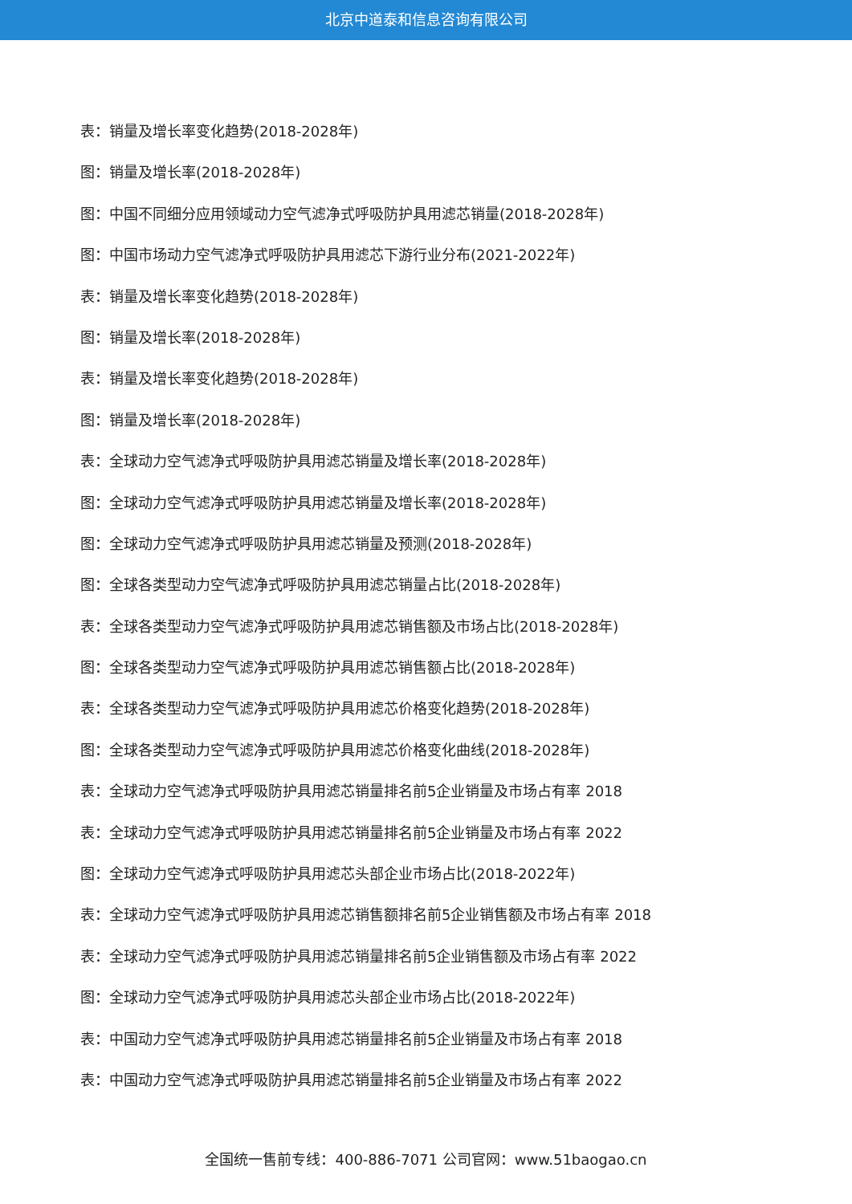北京中道泰和信息咨询有限公司
表：销量及增长率变化趋势(2018-2028年)
图：销量及增长率(2018-2028年)
图：中国不同细分应用领域动力空气滤净式呼吸防护具用滤芯销量(2018-2028年)
图：中国市场动力空气滤净式呼吸防护具用滤芯下游行业分布(2021-2022年)
表：销量及增长率变化趋势(2018-2028年)
图：销量及增长率(2018-2028年)
表：销量及增长率变化趋势(2018-2028年)
图：销量及增长率(2018-2028年)
表：全球动力空气滤净式呼吸防护具用滤芯销量及增长率(2018-2028年)
图：全球动力空气滤净式呼吸防护具用滤芯销量及增长率(2018-2028年)
图：全球动力空气滤净式呼吸防护具用滤芯销量及预测(2018-2028年)
图：全球各类型动力空气滤净式呼吸防护具用滤芯销量占比(2018-2028年)
表：全球各类型动力空气滤净式呼吸防护具用滤芯销售额及市场占比(2018-2028年)
图：全球各类型动力空气滤净式呼吸防护具用滤芯销售额占比(2018-2028年)
表：全球各类型动力空气滤净式呼吸防护具用滤芯价格变化趋势(2018-2028年)
图：全球各类型动力空气滤净式呼吸防护具用滤芯价格变化曲线(2018-2028年)
表：全球动力空气滤净式呼吸防护具用滤芯销量排名前5企业销量及市场占有率 2018
表：全球动力空气滤净式呼吸防护具用滤芯销量排名前5企业销量及市场占有率 2022
图：全球动力空气滤净式呼吸防护具用滤芯头部企业市场占比(2018-2022年)
表：全球动力空气滤净式呼吸防护具用滤芯销售额排名前5企业销售额及市场占有率 2018
表：全球动力空气滤净式呼吸防护具用滤芯销量排名前5企业销售额及市场占有率 2022
图：全球动力空气滤净式呼吸防护具用滤芯头部企业市场占比(2018-2022年)
表：中国动力空气滤净式呼吸防护具用滤芯销量排名前5企业销量及市场占有率 2018
表：中国动力空气滤净式呼吸防护具用滤芯销量排名前5企业销量及市场占有率 2022
全国统一售前专线：400-886-7071 公司官网：www.51baogao.cn